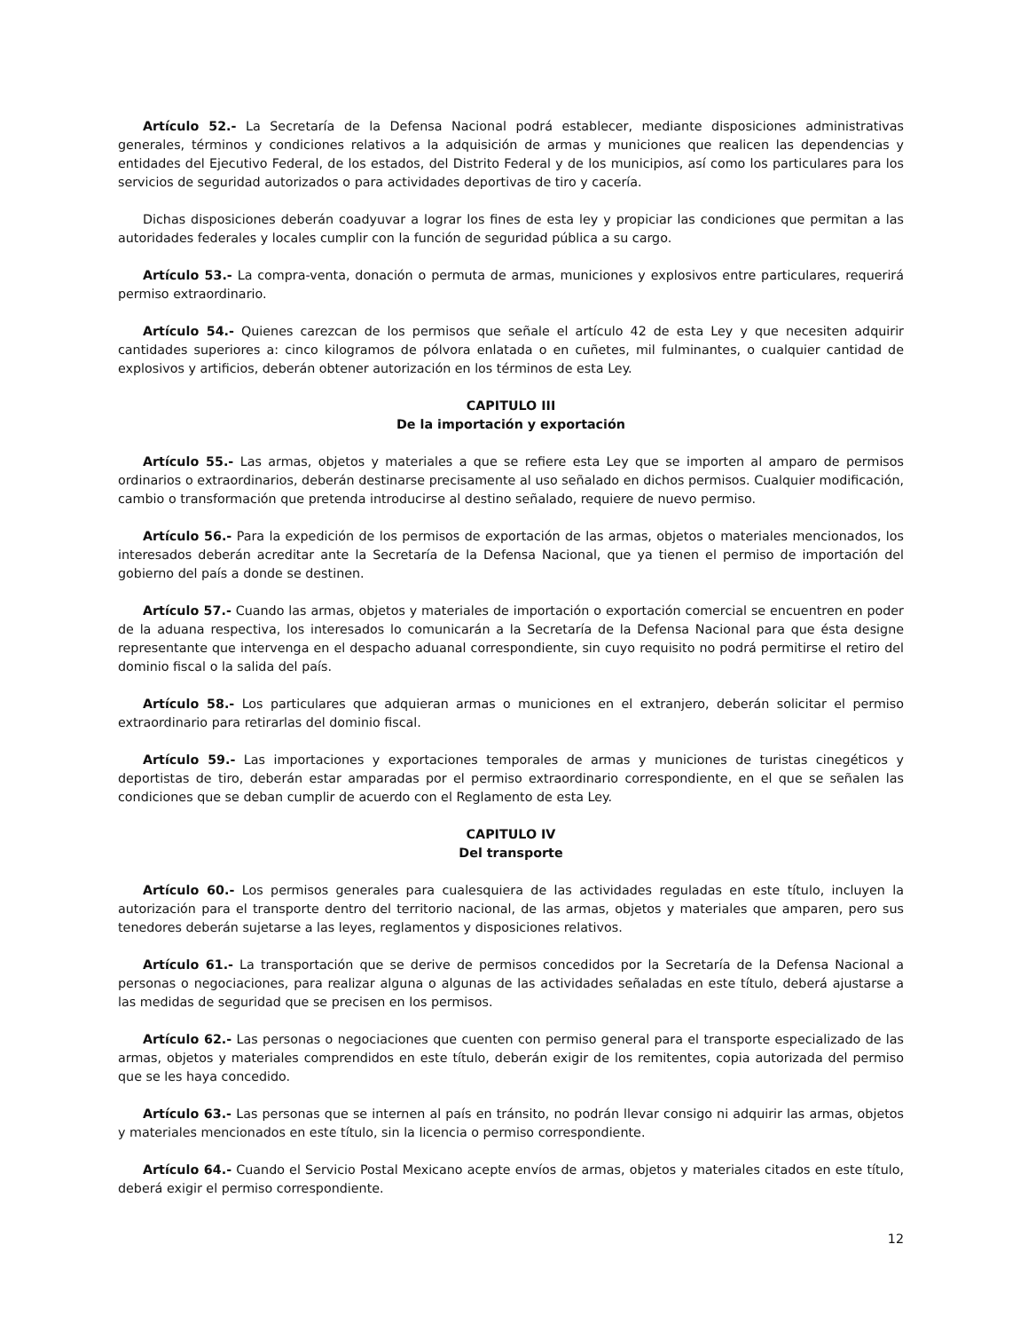Artículo 52.- La Secretaría de la Defensa Nacional podrá establecer, mediante disposiciones administrativas generales, términos y condiciones relativos a la adquisición de armas y municiones que realicen las dependencias y entidades del Ejecutivo Federal, de los estados, del Distrito Federal y de los municipios, así como los particulares para los servicios de seguridad autorizados o para actividades deportivas de tiro y cacería.
Dichas disposiciones deberán coadyuvar a lograr los fines de esta ley y propiciar las condiciones que permitan a las autoridades federales y locales cumplir con la función de seguridad pública a su cargo.
Artículo 53.- La compra-venta, donación o permuta de armas, municiones y explosivos entre particulares, requerirá permiso extraordinario.
Artículo 54.- Quienes carezcan de los permisos que señale el artículo 42 de esta Ley y que necesiten adquirir cantidades superiores a: cinco kilogramos de pólvora enlatada o en cuñetes, mil fulminantes, o cualquier cantidad de explosivos y artificios, deberán obtener autorización en los términos de esta Ley.
CAPITULO III
De la importación y exportación
Artículo 55.- Las armas, objetos y materiales a que se refiere esta Ley que se importen al amparo de permisos ordinarios o extraordinarios, deberán destinarse precisamente al uso señalado en dichos permisos. Cualquier modificación, cambio o transformación que pretenda introducirse al destino señalado, requiere de nuevo permiso.
Artículo 56.- Para la expedición de los permisos de exportación de las armas, objetos o materiales mencionados, los interesados deberán acreditar ante la Secretaría de la Defensa Nacional, que ya tienen el permiso de importación del gobierno del país a donde se destinen.
Artículo 57.- Cuando las armas, objetos y materiales de importación o exportación comercial se encuentren en poder de la aduana respectiva, los interesados lo comunicarán a la Secretaría de la Defensa Nacional para que ésta designe representante que intervenga en el despacho aduanal correspondiente, sin cuyo requisito no podrá permitirse el retiro del dominio fiscal o la salida del país.
Artículo 58.- Los particulares que adquieran armas o municiones en el extranjero, deberán solicitar el permiso extraordinario para retirarlas del dominio fiscal.
Artículo 59.- Las importaciones y exportaciones temporales de armas y municiones de turistas cinegéticos y deportistas de tiro, deberán estar amparadas por el permiso extraordinario correspondiente, en el que se señalen las condiciones que se deban cumplir de acuerdo con el Reglamento de esta Ley.
CAPITULO IV
Del transporte
Artículo 60.- Los permisos generales para cualesquiera de las actividades reguladas en este título, incluyen la autorización para el transporte dentro del territorio nacional, de las armas, objetos y materiales que amparen, pero sus tenedores deberán sujetarse a las leyes, reglamentos y disposiciones relativos.
Artículo 61.- La transportación que se derive de permisos concedidos por la Secretaría de la Defensa Nacional a personas o negociaciones, para realizar alguna o algunas de las actividades señaladas en este título, deberá ajustarse a las medidas de seguridad que se precisen en los permisos.
Artículo 62.- Las personas o negociaciones que cuenten con permiso general para el transporte especializado de las armas, objetos y materiales comprendidos en este título, deberán exigir de los remitentes, copia autorizada del permiso que se les haya concedido.
Artículo 63.- Las personas que se internen al país en tránsito, no podrán llevar consigo ni adquirir las armas, objetos y materiales mencionados en este título, sin la licencia o permiso correspondiente.
Artículo 64.- Cuando el Servicio Postal Mexicano acepte envíos de armas, objetos y materiales citados en este título, deberá exigir el permiso correspondiente.
12